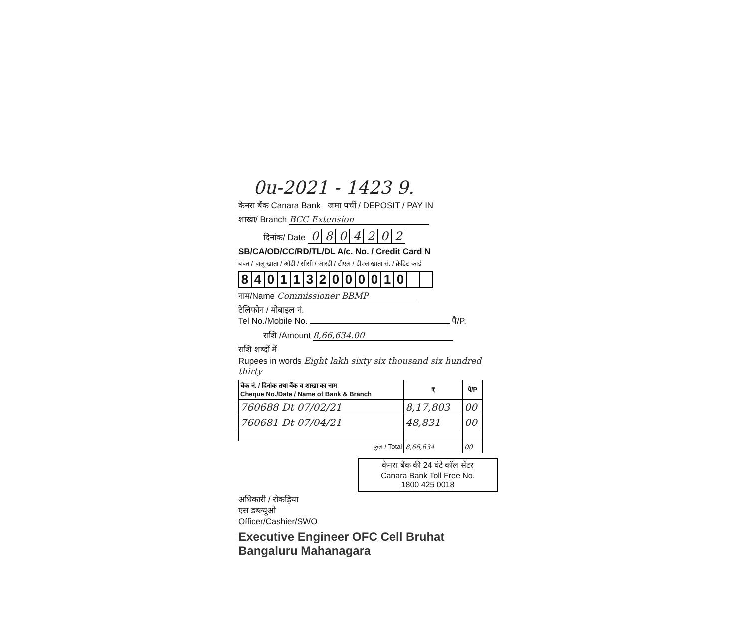0u-2021 - 1423 9.
केनरा बैंक Canara Bank जमा पर्ची / DEPOSIT / PAY IN
शाखा/ Branch BCC Extension
दिनांक/ Date 0804202
SB/CA/OD/CC/RD/TL/DL A/c. No. / Credit Card N
बचत / चालू खाता / ओडी / सीसी / आरडी / टीएल / डीएल खाता सं. / क्रेडिट कार्ड
8401132000010
नाम/Name Commissioner BBMP
टेलिफोन / मोबाइल नं.
Tel No./Mobile No. पै/P.
राशि /Amount 8,66,634.00
राशि शब्दों में
Rupees in words Eight lakh sixty six thousand six hundred thirty
| चेक नं. / दिनांक तथा बैंक व शाखा का नाम Cheque No./Date / Name of Bank & Branch | ₹ | पै/P |
| --- | --- | --- |
| 760688 Dt 07/02/21 | 8,17,803 | 00 |
| 760681 Dt 07/04/21 | 48,831 | 00 |
| कुल / Total | 8,66,634 | 00 |
केनरा बैंक की 24 घंटे कॉल सेंटर
Canara Bank Toll Free No.
1800 425 0018
अधिकारी / रोकड़िया
एस डब्ल्यूओ
Officer/Cashier/SWO
Executive Engineer OFC Cell Bruhat Bangaluru Mahanagara